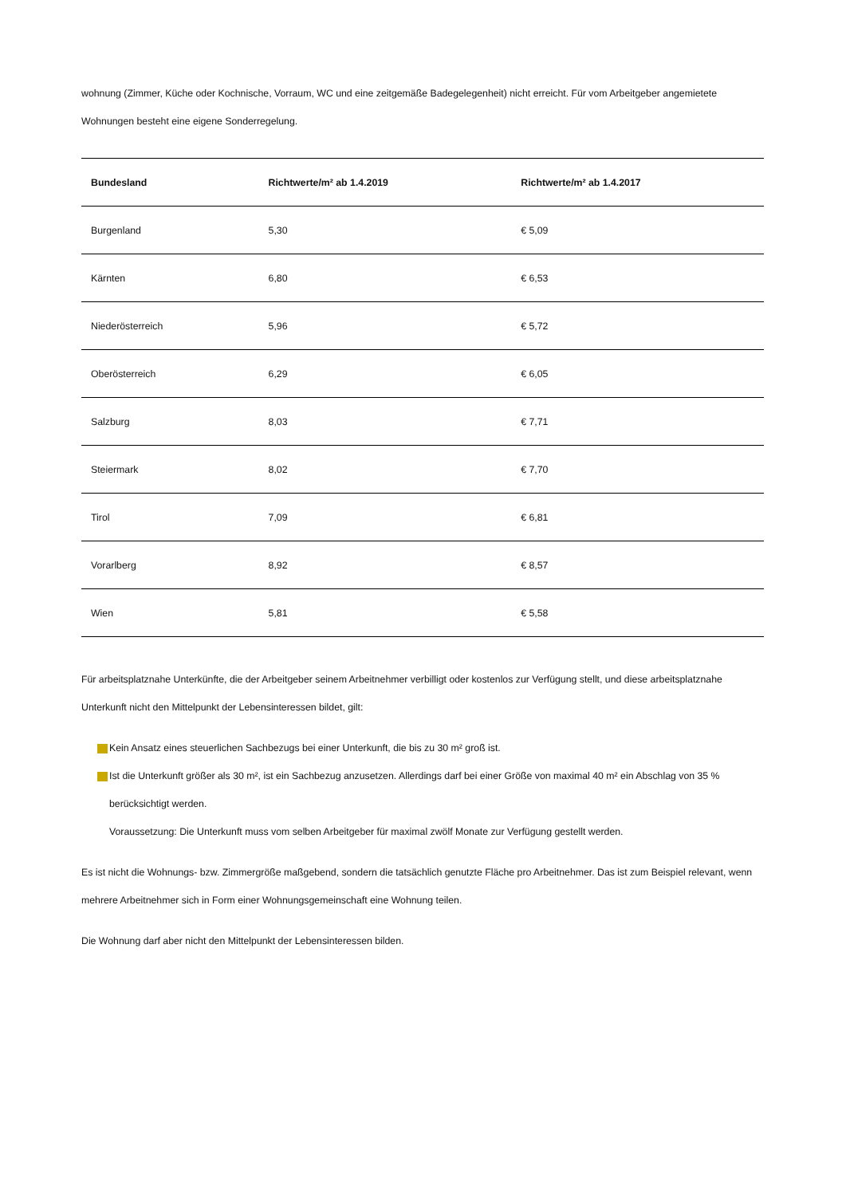wohnung (Zimmer, Küche oder Kochnische, Vorraum, WC und eine zeitgemäße Badegelegenheit) nicht erreicht. Für vom Arbeitgeber angemietete Wohnungen besteht eine eigene Sonderregelung.
| Bundesland | Richtwerte/m² ab 1.4.2019 | Richtwerte/m² ab 1.4.2017 |
| --- | --- | --- |
| Burgenland | 5,30 | € 5,09 |
| Kärnten | 6,80 | € 6,53 |
| Niederösterreich | 5,96 | € 5,72 |
| Oberösterreich | 6,29 | € 6,05 |
| Salzburg | 8,03 | € 7,71 |
| Steiermark | 8,02 | € 7,70 |
| Tirol | 7,09 | € 6,81 |
| Vorarlberg | 8,92 | € 8,57 |
| Wien | 5,81 | € 5,58 |
Für arbeitsplatznahe Unterkünfte, die der Arbeitgeber seinem Arbeitnehmer verbilligt oder kostenlos zur Verfügung stellt, und diese arbeitsplatznahe Unterkunft nicht den Mittelpunkt der Lebensinteressen bildet, gilt:
Kein Ansatz eines steuerlichen Sachbezugs bei einer Unterkunft, die bis zu 30 m² groß ist.
Ist die Unterkunft größer als 30 m², ist ein Sachbezug anzusetzen. Allerdings darf bei einer Größe von maximal 40 m² ein Abschlag von 35 % berücksichtigt werden.
Voraussetzung: Die Unterkunft muss vom selben Arbeitgeber für maximal zwölf Monate zur Verfügung gestellt werden.
Es ist nicht die Wohnungs- bzw. Zimmergröße maßgebend, sondern die tatsächlich genutzte Fläche pro Arbeitnehmer. Das ist zum Beispiel relevant, wenn mehrere Arbeitnehmer sich in Form einer Wohnungsgemeinschaft eine Wohnung teilen.
Die Wohnung darf aber nicht den Mittelpunkt der Lebensinteressen bilden.